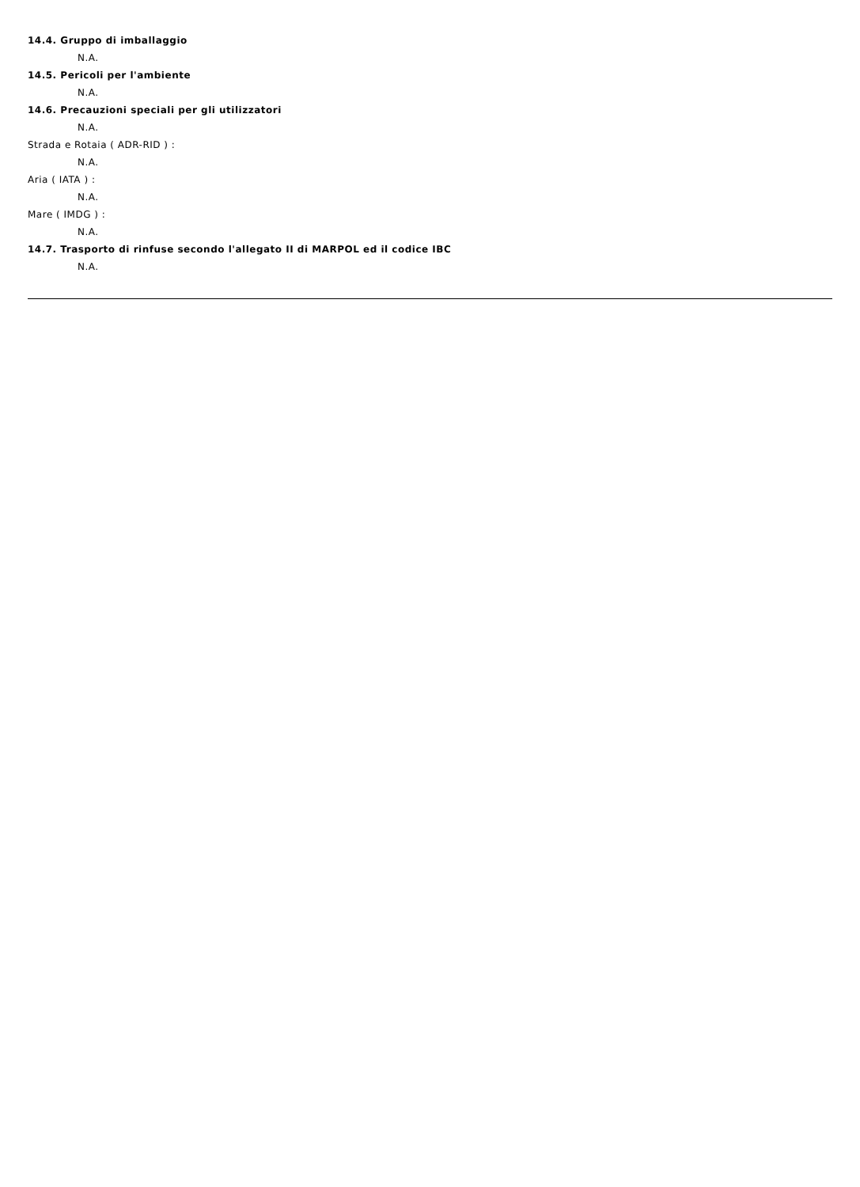14.4. Gruppo di imballaggio
N.A.
14.5. Pericoli per l'ambiente
N.A.
14.6. Precauzioni speciali per gli utilizzatori
N.A.
Strada e Rotaia ( ADR-RID ) :
N.A.
Aria ( IATA ) :
N.A.
Mare ( IMDG ) :
N.A.
14.7. Trasporto di rinfuse secondo l'allegato II di MARPOL ed il codice IBC
N.A.